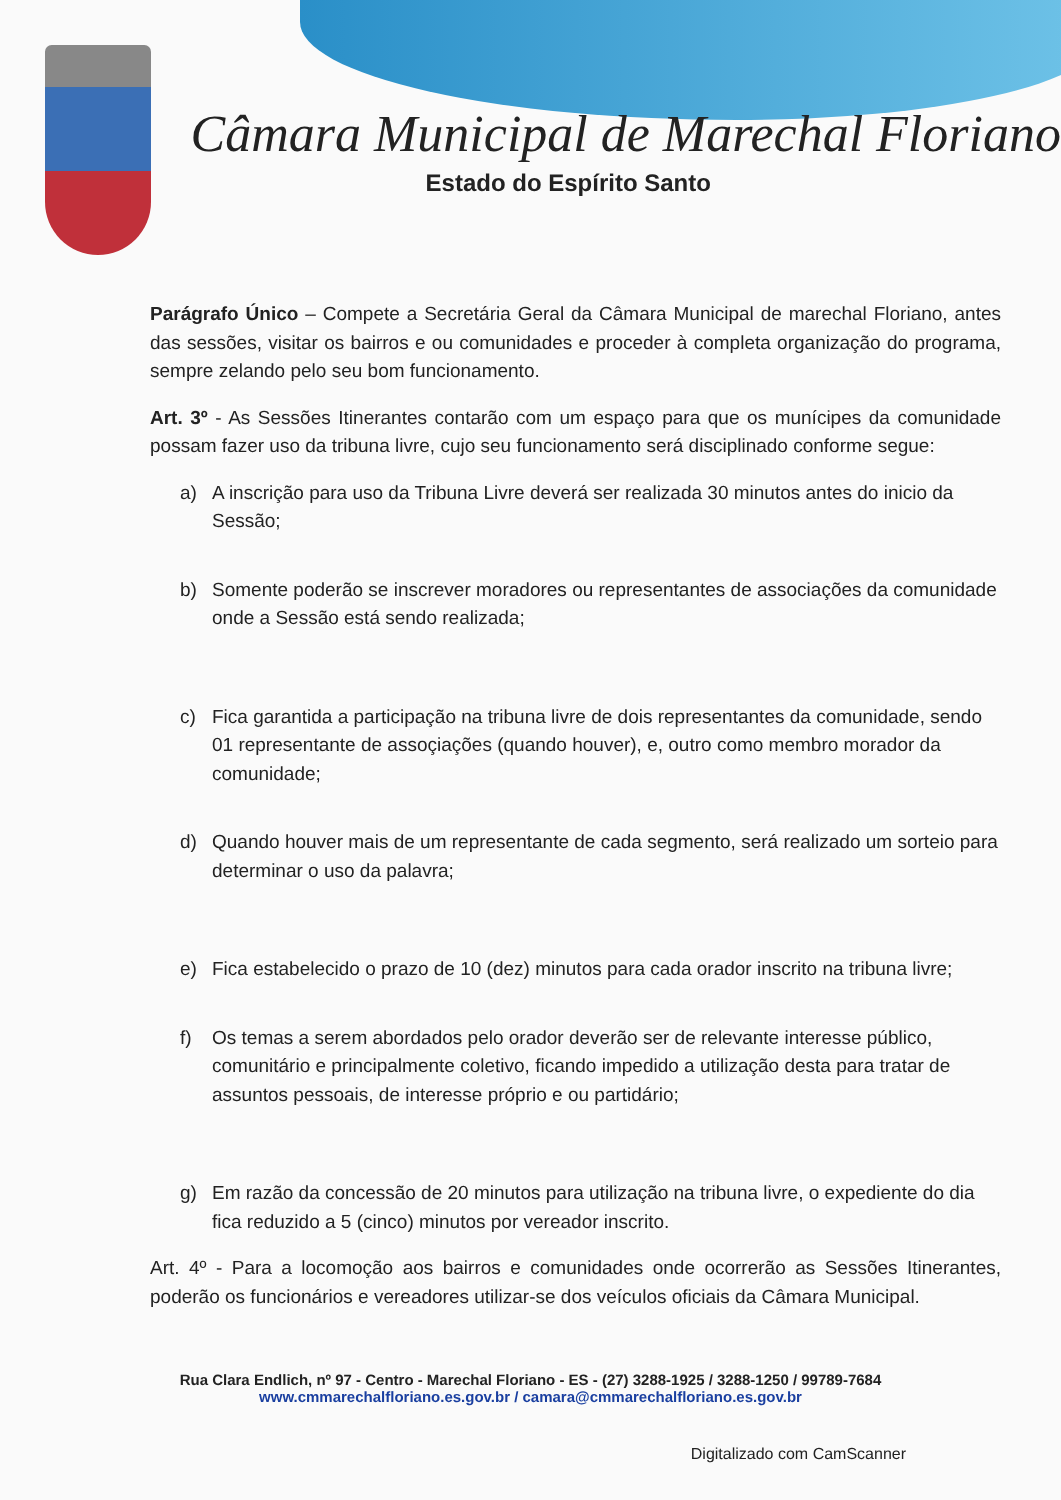Câmara Municipal de Marechal Floriano
Estado do Espírito Santo
Parágrafo Único – Compete a Secretária Geral da Câmara Municipal de marechal Floriano, antes das sessões, visitar os bairros e ou comunidades e proceder à completa organização do programa, sempre zelando pelo seu bom funcionamento.
Art. 3º - As Sessões Itinerantes contarão com um espaço para que os munícipes da comunidade possam fazer uso da tribuna livre, cujo seu funcionamento será disciplinado conforme segue:
a) A inscrição para uso da Tribuna Livre deverá ser realizada 30 minutos antes do inicio da Sessão;
b) Somente poderão se inscrever moradores ou representantes de associações da comunidade onde a Sessão está sendo realizada;
c) Fica garantida a participação na tribuna livre de dois representantes da comunidade, sendo 01 representante de assoçiações (quando houver), e, outro como membro morador da comunidade;
d) Quando houver mais de um representante de cada segmento, será realizado um sorteio para determinar o uso da palavra;
e) Fica estabelecido o prazo de 10 (dez) minutos para cada orador inscrito na tribuna livre;
f) Os temas a serem abordados pelo orador deverão ser de relevante interesse público, comunitário e principalmente coletivo, ficando impedido a utilização desta para tratar de assuntos pessoais, de interesse próprio e ou partidário;
g) Em razão da concessão de 20 minutos para utilização na tribuna livre, o expediente do dia fica reduzido a 5 (cinco) minutos por vereador inscrito.
Art. 4º - Para a locomoção aos bairros e comunidades onde ocorrerão as Sessões Itinerantes, poderão os funcionários e vereadores utilizar-se dos veículos oficiais da Câmara Municipal.
Rua Clara Endlich, nº 97 - Centro - Marechal Floriano - ES - (27) 3288-1925 / 3288-1250 / 99789-7684
www.cmmarechalfloriano.es.gov.br / camara@cmmarechalfloriano.es.gov.br
Digitalizado com CamScanner